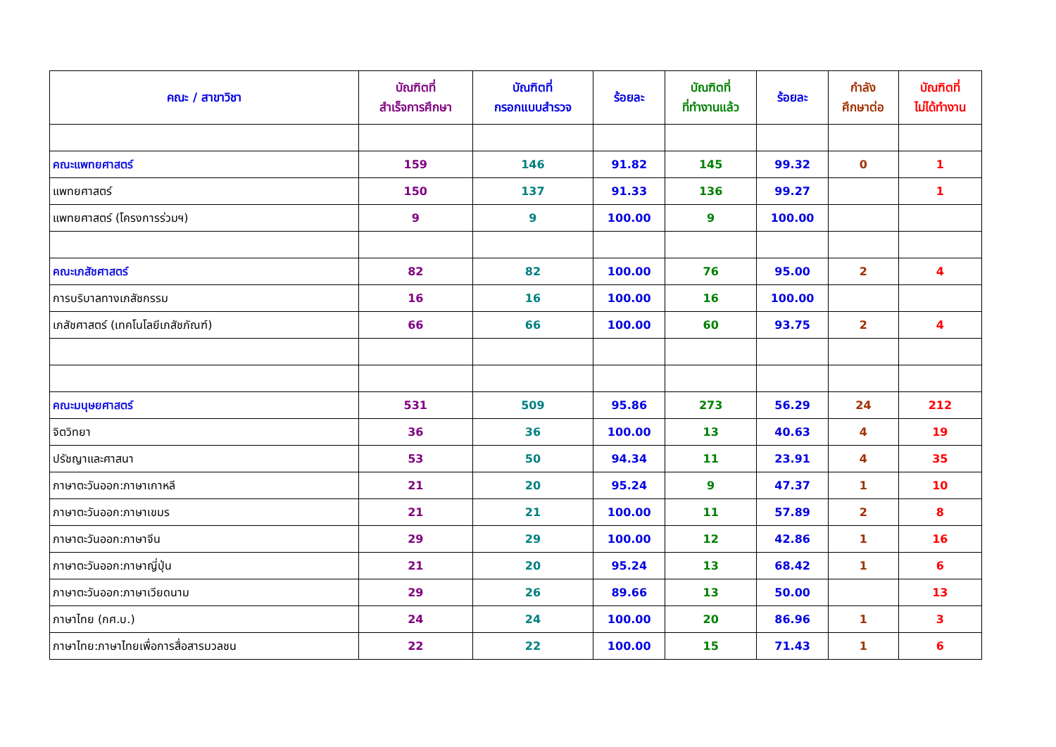| คณะ / สาขาวิชา | บัณฑิตที่ สำเร็จการศึกษา | บัณฑิตที่ กรอกแบบสำรวจ | ร้อยละ | บัณฑิตที่ ที่ทำงานแล้ว | ร้อยละ | กำลัง ศึกษาต่อ | บัณฑิตที่ ไม่ได้ทำงาน |
| --- | --- | --- | --- | --- | --- | --- | --- |
| คณะแพทยศาสตร์ | 159 | 146 | 91.82 | 145 | 99.32 | 0 | 1 |
| แพทยศาสตร์ | 150 | 137 | 91.33 | 136 | 99.27 | | 1 |
| แพทยศาสตร์ (โครงการร่วมฯ) | 9 | 9 | 100.00 | 9 | 100.00 | | |
| คณะเภสัชศาสตร์ | 82 | 82 | 100.00 | 76 | 95.00 | 2 | 4 |
| การบริบาลทางเภสัชกรรม | 16 | 16 | 100.00 | 16 | 100.00 | | |
| เภสัชศาสตร์ (เทคโนโลยีเภสัชภัณฑ์) | 66 | 66 | 100.00 | 60 | 93.75 | 2 | 4 |
| คณะมนุษยศาสตร์ | 531 | 509 | 95.86 | 273 | 56.29 | 24 | 212 |
| จิตวิทยา | 36 | 36 | 100.00 | 13 | 40.63 | 4 | 19 |
| ปรัชญาและศาสนา | 53 | 50 | 94.34 | 11 | 23.91 | 4 | 35 |
| ภาษาตะวันออก:ภาษาเกาหลี | 21 | 20 | 95.24 | 9 | 47.37 | 1 | 10 |
| ภาษาตะวันออก:ภาษาเขมร | 21 | 21 | 100.00 | 11 | 57.89 | 2 | 8 |
| ภาษาตะวันออก:ภาษาจีน | 29 | 29 | 100.00 | 12 | 42.86 | 1 | 16 |
| ภาษาตะวันออก:ภาษาญี่ปุ่น | 21 | 20 | 95.24 | 13 | 68.42 | 1 | 6 |
| ภาษาตะวันออก:ภาษาเวียดนาม | 29 | 26 | 89.66 | 13 | 50.00 | | 13 |
| ภาษาไทย (กศ.บ.) | 24 | 24 | 100.00 | 20 | 86.96 | 1 | 3 |
| ภาษาไทย:ภาษาไทยเพื่อการสื่อสารมวลชน | 22 | 22 | 100.00 | 15 | 71.43 | 1 | 6 |